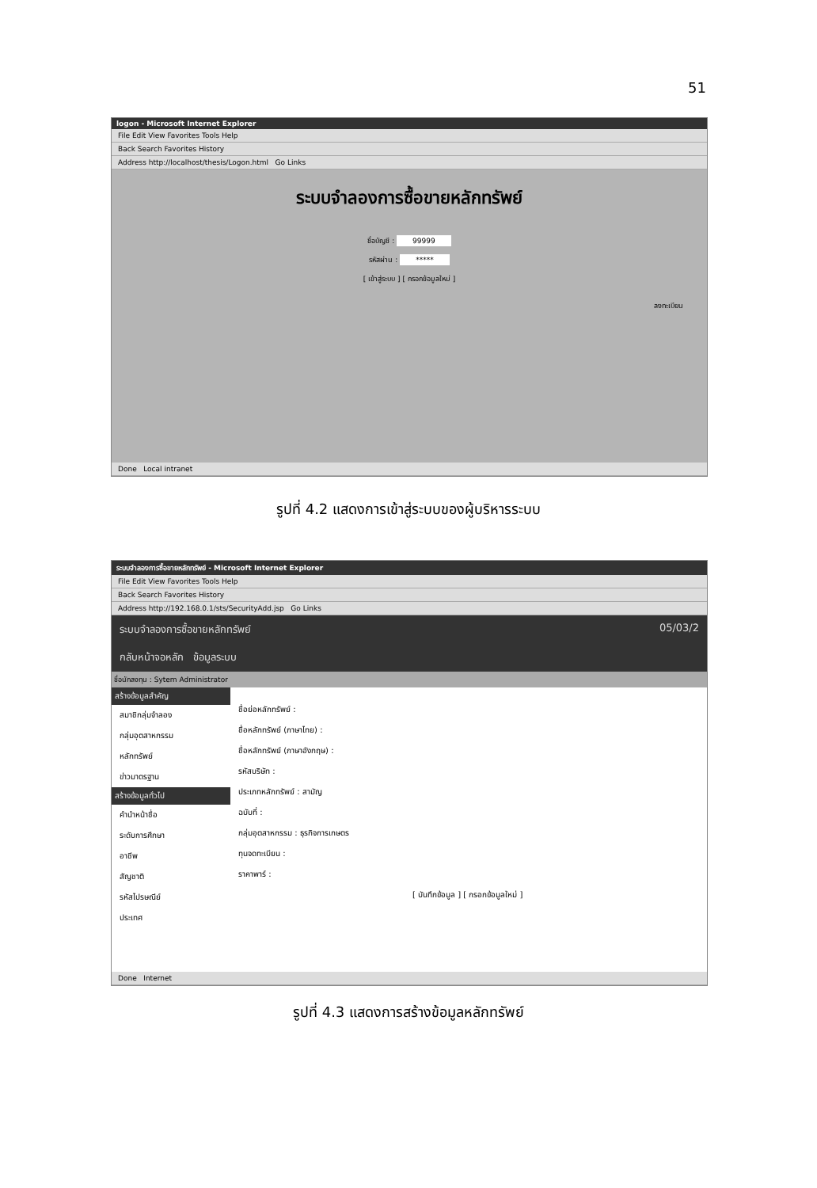51
logon - Microsoft Internet Explorer
File Edit View Favorites Tools Help
Back Search Favorites History
Address http://localhost/thesis/Logon.html Go Links
ระบบจำลองการซื้อขายหลักทรัพย์
ชื่อบัญชี : 99999
รหัสผ่าน : *****
[ เข้าสู่ระบบ ] [ กรอกข้อมูลใหม่ ]
ลงทะเบียน
Done Local intranet
รูปที่ 4.2 แสดงการเข้าสู่ระบบของผู้บริหารระบบ
ระบบจำลองการซื้อขายหลักทรัพย์ - Microsoft Internet Explorer
File Edit View Favorites Tools Help
Back Search Favorites History
Address http://192.168.0.1/sts/SecurityAdd.jsp Go Links
ระบบจำลองการซื้อขายหลักทรัพย์ 05/03/2
กลับหน้าจอหลัก ข้อมูลระบบ
ชื่อนักลงทุน : Sytem Administrator
สร้างข้อมูลสำคัญ
สมาชิกลุ่มจำลอง
กลุ่มอุตสาหกรรม
หลักทรัพย์
ข่าวมาตรฐาน
สร้างข้อมูลทั่วไป
คำนำหน้าชื่อ
ระดับการศึกษา
อาชีพ
สัญชาติ
รหัสไปรษณีย์
ประเทศ
ชื่อย่อหลักทรัพย์ :
ชื่อหลักทรัพย์ (ภาษาไทย) :
ชื่อหลักทรัพย์ (ภาษาอังกฤษ) :
รหัสบริษัท :
ประเภทหลักทรัพย์ : สามัญ
ฉบับที่ :
กลุ่มอุตสาหกรรม : ธุรกิจการเกษตร
ทุนจดทะเบียน :
ราคาพาร์ :
[ บันทึกข้อมูล ] [ กรอกข้อมูลใหม่ ]
Done Internet
รูปที่ 4.3 แสดงการสร้างข้อมูลหลักทรัพย์